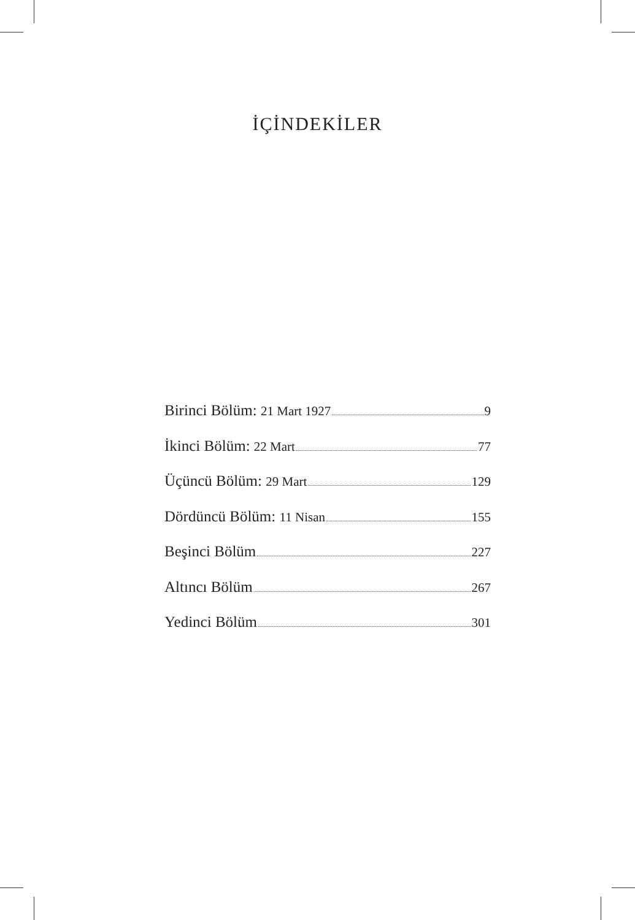İÇİNDEKİLER
Birinci Bölüm: 21 Mart 1927 9
İkinci Bölüm: 22 Mart 77
Üçüncü Bölüm: 29 Mart 129
Dördüncü Bölüm: 11 Nisan 155
Beşinci Bölüm 227
Altıncı Bölüm 267
Yedinci Bölüm 301